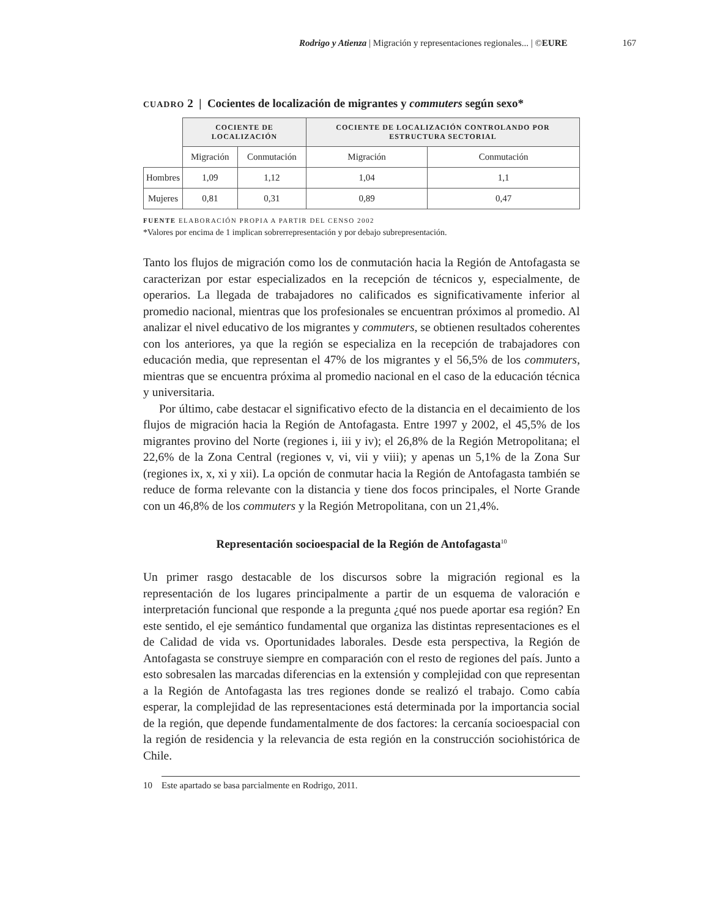Rodrigo y Atienza | Migración y representaciones regionales... | ©EURE 167
CUADRO 2 | Cocientes de localización de migrantes y commuters según sexo*
| | COCIENTE DE LOCALIZACIÓN | | COCIENTE DE LOCALIZACIÓN CONTROLANDO POR ESTRUCTURA SECTORIAL | |
| | Migración | Conmutación | Migración | Conmutación |
| Hombres | 1,09 | 1,12 | 1,04 | 1,1 |
| Mujeres | 0,81 | 0,31 | 0,89 | 0,47 |
FUENTE ELABORACIÓN PROPIA A PARTIR DEL CENSO 2002
*Valores por encima de 1 implican sobrerrepresentación y por debajo subrepresentación.
Tanto los flujos de migración como los de conmutación hacia la Región de Antofagasta se caracterizan por estar especializados en la recepción de técnicos y, especialmente, de operarios. La llegada de trabajadores no calificados es significativamente inferior al promedio nacional, mientras que los profesionales se encuentran próximos al promedio. Al analizar el nivel educativo de los migrantes y commuters, se obtienen resultados coherentes con los anteriores, ya que la región se especializa en la recepción de trabajadores con educación media, que representan el 47% de los migrantes y el 56,5% de los commuters, mientras que se encuentra próxima al promedio nacional en el caso de la educación técnica y universitaria.
Por último, cabe destacar el significativo efecto de la distancia en el decaimiento de los flujos de migración hacia la Región de Antofagasta. Entre 1997 y 2002, el 45,5% de los migrantes provino del Norte (regiones i, iii y iv); el 26,8% de la Región Metropolitana; el 22,6% de la Zona Central (regiones v, vi, vii y viii); y apenas un 5,1% de la Zona Sur (regiones ix, x, xi y xii). La opción de conmutar hacia la Región de Antofagasta también se reduce de forma relevante con la distancia y tiene dos focos principales, el Norte Grande con un 46,8% de los commuters y la Región Metropolitana, con un 21,4%.
Representación socioespacial de la Región de Antofagasta<sup>10</sup>
Un primer rasgo destacable de los discursos sobre la migración regional es la representación de los lugares principalmente a partir de un esquema de valoración e interpretación funcional que responde a la pregunta ¿qué nos puede aportar esa región? En este sentido, el eje semántico fundamental que organiza las distintas representaciones es el de Calidad de vida vs. Oportunidades laborales. Desde esta perspectiva, la Región de Antofagasta se construye siempre en comparación con el resto de regiones del país. Junto a esto sobresalen las marcadas diferencias en la extensión y complejidad con que representan a la Región de Antofagasta las tres regiones donde se realizó el trabajo. Como cabía esperar, la complejidad de las representaciones está determinada por la importancia social de la región, que depende fundamentalmente de dos factores: la cercanía socioespacial con la región de residencia y la relevancia de esta región en la construcción sociohistórica de Chile.
10 Este apartado se basa parcialmente en Rodrigo, 2011.